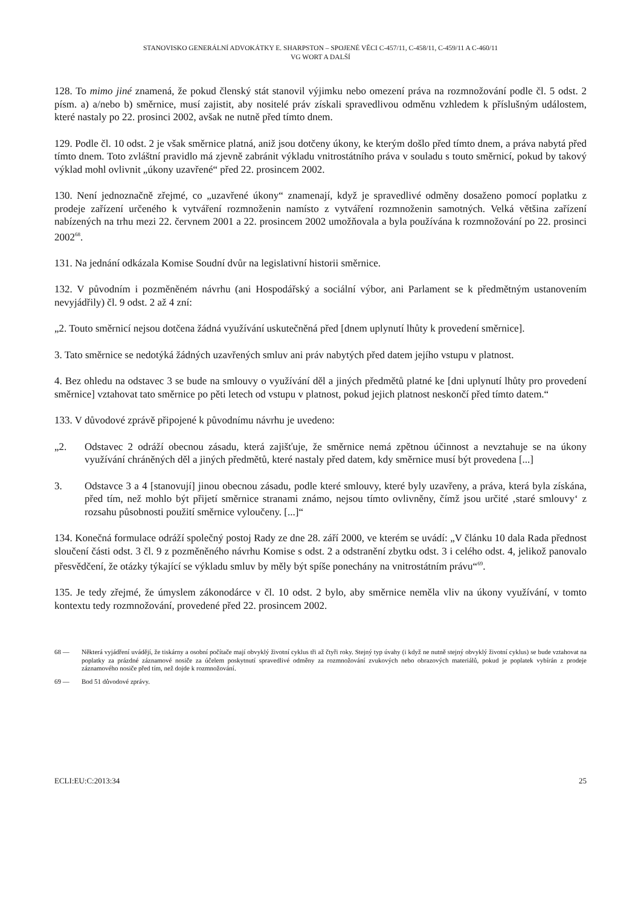STANOVISKO GENERÁLNÍ ADVOKÁTKY E. SHARPSTON – SPOJENÉ VĚCI C-457/11, C-458/11, C-459/11 A C-460/11
VG WORT A DALŠÍ
128. To mimo jiné znamená, že pokud členský stát stanovil výjimku nebo omezení práva na rozmnožování podle čl. 5 odst. 2 písm. a) a/nebo b) směrnice, musí zajistit, aby nositelé práv získali spravedlivou odměnu vzhledem k příslušným událostem, které nastaly po 22. prosinci 2002, avšak ne nutně před tímto dnem.
129. Podle čl. 10 odst. 2 je však směrnice platná, aniž jsou dotčeny úkony, ke kterým došlo před tímto dnem, a práva nabytá před tímto dnem. Toto zvláštní pravidlo má zjevně zabránit výkladu vnitrostátního práva v souladu s touto směrnicí, pokud by takový výklad mohl ovlivnit „úkony uzavřené“ před 22. prosincem 2002.
130. Není jednoznačně zřejmé, co „uzavřené úkony“ znamenají, když je spravedlivé odměny dosaženo pomocí poplatku z prodeje zařízení určeného k vytváření rozmnoženin namísto z vytváření rozmnoženin samotných. Velká většina zařízení nabízených na trhu mezi 22. červnem 2001 a 22. prosincem 2002 umožňovala a byla používána k rozmnožování po 22. prosinci 2002<sup>68</sup>.
131. Na jednání odkázala Komise Soudní dvůr na legislativní historii směrnice.
132. V původním i pozměněném návrhu (ani Hospodářský a sociální výbor, ani Parlament se k předmětným ustanovením nevyjádřily) čl. 9 odst. 2 až 4 zní:
„2. Touto směrnicí nejsou dotčena žádná využívání uskutečněná před [dnem uplynutí lhůty k provedení směrnice].
3. Tato směrnice se nedotýká žádných uzavřených smluv ani práv nabytých před datem jejího vstupu v platnost.
4. Bez ohledu na odstavec 3 se bude na smlouvy o využívání děl a jiných předmětů platné ke [dni uplynutí lhůty pro provedení směrnice] vztahovat tato směrnice po pěti letech od vstupu v platnost, pokud jejich platnost neskončí před tímto datem.“
133. V důvodové zprávě připojené k původnímu návrhu je uvedeno:
„2. Odstavec 2 odráží obecnou zásadu, která zajišťuje, že směrnice nemá zpětnou účinnost a nevztahuje se na úkony využívání chráněných děl a jiných předmětů, které nastaly před datem, kdy směrnice musí být provedena [...]
3. Odstavce 3 a 4 [stanovují] jinou obecnou zásadu, podle které smlouvy, které byly uzavřeny, a práva, která byla získána, před tím, než mohlo být přijetí směrnice stranami známo, nejsou tímto ovlivněny, čímž jsou určité ‚staré smlouvy‘ z rozsahu působnosti použití směrnice vyloučeny. [...]“
134. Konečná formulace odráží společný postoj Rady ze dne 28. září 2000, ve kterém se uvádí: „V článku 10 dala Rada přednost sloučení části odst. 3 čl. 9 z pozměněného návrhu Komise s odst. 2 a odstranění zbytku odst. 3 i celého odst. 4, jelikož panovalo přesvědčení, že otázky týkající se výkladu smluv by měly být spíše ponechány na vnitrostátním právu“<sup>69</sup>.
135. Je tedy zřejmé, že úmyslem zákonodárce v čl. 10 odst. 2 bylo, aby směrnice neměla vliv na úkony využívání, v tomto kontextu tedy rozmnožování, provedené před 22. prosincem 2002.
68 — Některá vyjádření uvádějí, že tiskárny a osobní počítače mají obvyklý životní cyklus tři až čtyři roky. Stejný typ úvahy (i když ne nutně stejný obvyklý životní cyklus) se bude vztahovat na poplatky za prázdné záznamové nosiče za účelem poskytnutí spravedlivé odměny za rozmnožování zvukových nebo obrazových materiálů, pokud je poplatek vybírán z prodeje záznamového nosiče před tím, než dojde k rozmnožování.
69 — Bod 51 důvodové zprávy.
ECLI:EU:C:2013:34 25